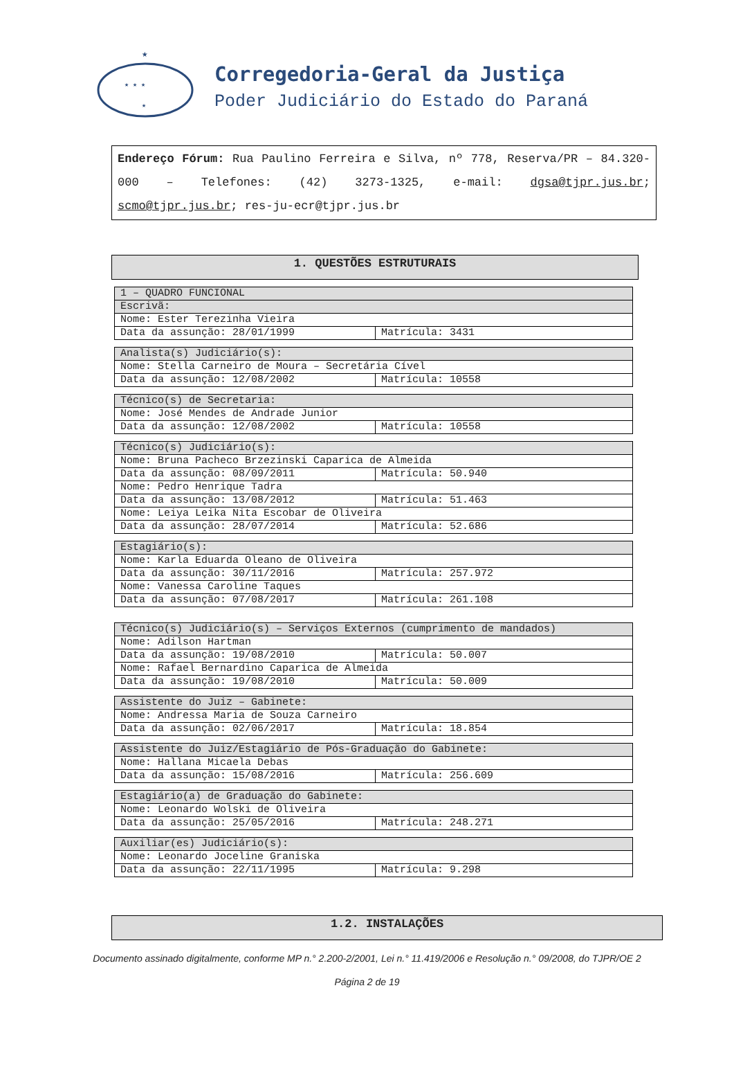★
★ ★ ★
★
Corregedoria-Geral da Justiça
Poder Judiciário do Estado do Paraná
Endereço Fórum: Rua Paulino Ferreira e Silva, nº 778, Reserva/PR – 84.320-000 – Telefones: (42) 3273-1325, e-mail: dgsa@tjpr.jus.br; scmo@tjpr.jus.br; res-ju-ecr@tjpr.jus.br
1. QUESTÕES ESTRUTURAIS
| 1 – QUADRO FUNCIONAL | |
| Escrivã: | |
| Nome: Ester Terezinha Vieira | |
| Data da assunção: 28/01/1999 | Matrícula: 3431 |
| Analista(s) Judiciário(s): | |
| Nome: Stella Carneiro de Moura – Secretária Cível | |
| Data da assunção: 12/08/2002 | Matrícula: 10558 |
| Técnico(s) de Secretaria: | |
| Nome: José Mendes de Andrade Junior | |
| Data da assunção: 12/08/2002 | Matrícula: 10558 |
| Técnico(s) Judiciário(s): | |
| Nome: Bruna Pacheco Brzezinski Caparica de Almeida | |
| Data da assunção: 08/09/2011 | Matrícula: 50.940 |
| Nome: Pedro Henrique Tadra | |
| Data da assunção: 13/08/2012 | Matrícula: 51.463 |
| Nome: Leiya Leika Nita Escobar de Oliveira | |
| Data da assunção: 28/07/2014 | Matrícula: 52.686 |
| Estagiário(s): | |
| Nome: Karla Eduarda Oleano de Oliveira | |
| Data da assunção: 30/11/2016 | Matrícula: 257.972 |
| Nome: Vanessa Caroline Taques | |
| Data da assunção: 07/08/2017 | Matrícula: 261.108 |
| Técnico(s) Judiciário(s) – Serviços Externos (cumprimento de mandados) | |
| Nome: Adilson Hartman | |
| Data da assunção: 19/08/2010 | Matrícula: 50.007 |
| Nome: Rafael Bernardino Caparica de Almeida | |
| Data da assunção: 19/08/2010 | Matrícula: 50.009 |
| Assistente do Juiz – Gabinete: | |
| Nome: Andressa Maria de Souza Carneiro | |
| Data da assunção: 02/06/2017 | Matrícula: 18.854 |
| Assistente do Juiz/Estagiário de Pós-Graduação do Gabinete: | |
| Nome: Hallana Micaela Debas | |
| Data da assunção: 15/08/2016 | Matrícula: 256.609 |
| Estagiário(a) de Graduação do Gabinete: | |
| Nome: Leonardo Wolski de Oliveira | |
| Data da assunção: 25/05/2016 | Matrícula: 248.271 |
| Auxiliar(es) Judiciário(s): | |
| Nome: Leonardo Joceline Graniska | |
| Data da assunção: 22/11/1995 | Matrícula: 9.298 |
1.2. INSTALAÇÕES
Documento assinado digitalmente, conforme MP n.° 2.200-2/2001, Lei n.° 11.419/2006 e Resolução n.° 09/2008, do TJPR/OE 2
Página 2 de 19